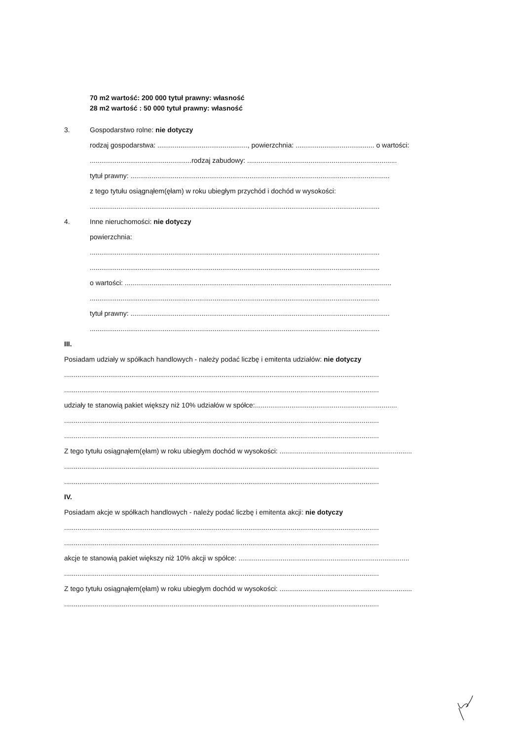70 m2 wartość: 200 000 tytuł prawny: własność
28 m2 wartość : 50 000 tytuł prawny: własność
3. Gospodarstwo rolne: nie dotyczy
rodzaj gospodarstwa: ..............................................., powierzchnia: ......................................... o wartości:
.....................................................rodzaj zabudowy: ..............................................................................
tytuł prawny: .......................................................................................................................................
z tego tytułu osiągnąłem(ęłam) w roku ubiegłym przychód i dochód w wysokości:
.......................................................................................................................................................
4. Inne nieruchomości: nie dotyczy
powierzchnia:
.......................................................................................................................................................
.......................................................................................................................................................
o wartości: ...........................................................................................................................................
.......................................................................................................................................................
tytuł prawny: .......................................................................................................................................
.......................................................................................................................................................
III.
Posiadam udziały w spółkach handlowych - należy podać liczbę i emitenta udziałów: nie dotyczy
....................................................................................................................................................................
....................................................................................................................................................................
udziały te stanowią pakiet większy niż 10% udziałów w spółce:..........................................................................
....................................................................................................................................................................
....................................................................................................................................................................
Z tego tytułu osiągnąłem(ęłam) w roku ubiegłym dochód w wysokości: .....................................................................
....................................................................................................................................................................
....................................................................................................................................................................
IV.
Posiadam akcje w spółkach handlowych - należy podać liczbę i emitenta akcji: nie dotyczy
....................................................................................................................................................................
....................................................................................................................................................................
akcje te stanowią pakiet większy niż 10% akcji w spółce: .........................................................................................
....................................................................................................................................................................
Z tego tytułu osiągnąłem(ęłam) w roku ubiegłym dochód w wysokości: .....................................................................
....................................................................................................................................................................